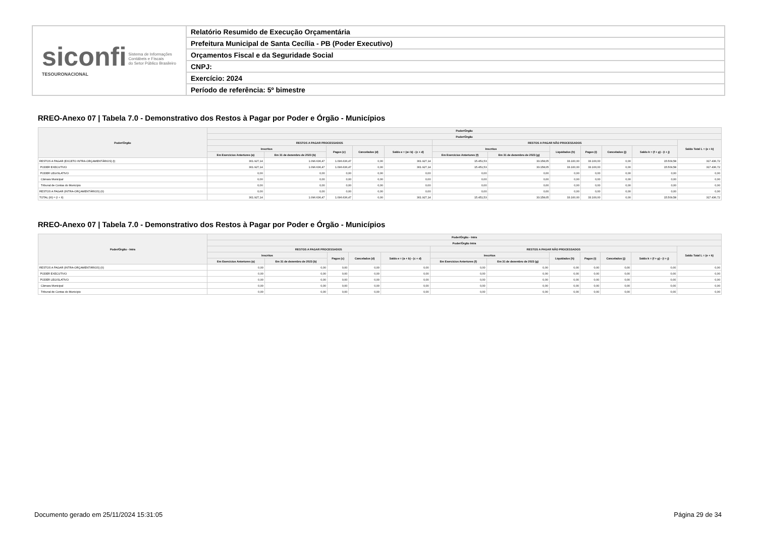siconfi Sistema de Informações
Contábeis e Fiscais
do Setor Público Brasileiro
TESOURONACIONAL
Relatório Resumido de Execução Orçamentária
Prefeitura Municipal de Santa Cecília - PB (Poder Executivo)
Orçamentos Fiscal e da Seguridade Social
CNPJ:
Exercício: 2024
Período de referência: 5º bimestre
RREO-Anexo 07 | Tabela 7.0 - Demonstrativo dos Restos à Pagar por Poder e Órgão - Municípios
| Poder/Órgão | Poder/Órgão | | | | | | | | | | | |
| --- | --- | --- | --- | --- | --- | --- | --- | --- | --- | --- | --- | --- |
| | Poder/Órgão | | | | | | | | | | | |
| | RESTOS A PAGAR PROCESSADOS | | | | | RESTOS A PAGAR NÃO PROCESSADOS | | | | | | Saldo Total L = (e + k) |
| | Inscritos | | Pagos (c) | Cancelados (d) | Saldo e = (a+ b) - (c + d) | Inscritos | | Liquidados (h) | Pagos (i) | Cancelados (j) | Saldo k = (f + g) - (i + j) | |
| | Em Exercícios Anteriores (a) | Em 31 de dezembro de 2023 (b) | | | | Em Exercícios Anteriores (f) | Em 31 de dezembro de 2023 (g) | | | | | |
| RESTOS A PAGAR (EXCETO INTRA-ORÇAMENTÁRIOS) (I) | 301.927,14 | 1.096.636,47 | 1.096.636,47 | 0,00 | 301.927,14 | 15.451,53 | 33.158,05 | 33.100,00 | 33.100,00 | 0,00 | 15.509,58 | 317.436,72 |
| PODER EXECUTIVO | 301.927,14 | 1.096.636,47 | 1.096.636,47 | 0,00 | 301.927,14 | 15.451,53 | 33.158,05 | 33.100,00 | 33.100,00 | 0,00 | 15.509,58 | 317.436,72 |
| PODER LEGISLATIVO | 0,00 | 0,00 | 0,00 | 0,00 | 0,00 | 0,00 | 0,00 | 0,00 | 0,00 | 0,00 | 0,00 | 0,00 |
| Câmara Municipal | 0,00 | 0,00 | 0,00 | 0,00 | 0,00 | 0,00 | 0,00 | 0,00 | 0,00 | 0,00 | 0,00 | 0,00 |
| Tribunal de Contas do Município | 0,00 | 0,00 | 0,00 | 0,00 | 0,00 | 0,00 | 0,00 | 0,00 | 0,00 | 0,00 | 0,00 | 0,00 |
| RESTOS A PAGAR (INTRA-ORÇAMENTÁRIOS) (II) | 0,00 | 0,00 | 0,00 | 0,00 | 0,00 | 0,00 | 0,00 | 0,00 | 0,00 | 0,00 | 0,00 | 0,00 |
| TOTAL (III) = (I + II) | 301.927,14 | 1.096.636,47 | 1.096.636,47 | 0,00 | 301.927,14 | 15.451,53 | 33.158,05 | 33.100,00 | 33.100,00 | 0,00 | 15.509,58 | 317.436,72 |
RREO-Anexo 07 | Tabela 7.0 - Demonstrativo dos Restos à Pagar por Poder e Órgão - Municípios
| Poder/Órgão - Intra | Poder/Órgão - Intra | | | | | | | | | | | |
| --- | --- | --- | --- | --- | --- | --- | --- | --- | --- | --- | --- | --- |
| | Poder/Órgão Intra | | | | | | | | | | | |
| | RESTOS A PAGAR PROCESSADOS | | | | | RESTOS A PAGAR NÃO PROCESSADOS | | | | | | Saldo Total L = (e + k) |
| | Inscritos | | Pagos (c) | Cancelados (d) | Saldo e = (a + b) - (c + d) | Inscritos | | Liquidados (h) | Pagos (i) | Cancelados (j) | Saldo k = (f + g) - (i + j) | |
| | Em Exercícios Anteriores (a) | Em 31 de dezembro de 2023 (b) | | | | Em Exercícios Anteriores (f) | Em 31 de dezembro de 2023 (g) | | | | | |
| RESTOS A PAGAR (INTRA-ORÇAMENTÁRIOS) (II) | 0,00 | 0,00 | 0,00 | 0,00 | 0,00 | 0,00 | 0,00 | 0,00 | 0,00 | 0,00 | 0,00 | 0,00 |
| PODER EXECUTIVO | 0,00 | 0,00 | 0,00 | 0,00 | 0,00 | 0,00 | 0,00 | 0,00 | 0,00 | 0,00 | 0,00 | 0,00 |
| PODER LEGISLATIVO | 0,00 | 0,00 | 0,00 | 0,00 | 0,00 | 0,00 | 0,00 | 0,00 | 0,00 | 0,00 | 0,00 | 0,00 |
| Câmara Municipal | 0,00 | 0,00 | 0,00 | 0,00 | 0,00 | 0,00 | 0,00 | 0,00 | 0,00 | 0,00 | 0,00 | 0,00 |
| Tribunal de Contas do Município | 0,00 | 0,00 | 0,00 | 0,00 | 0,00 | 0,00 | 0,00 | 0,00 | 0,00 | 0,00 | 0,00 | 0,00 |
Documento gerado em 25/11/2024 15:31:05 Página 29 de 34